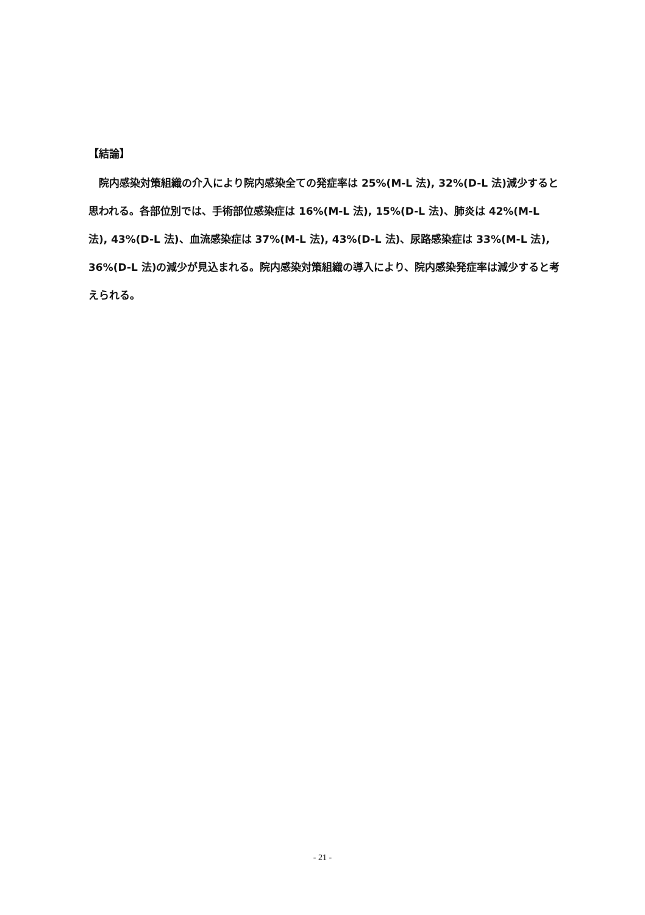【結論】
　院内感染対策組織の介入により院内感染全ての発症率は 25%(M-L 法), 32%(D-L 法)減少すると思われる。各部位別では、手術部位感染症は 16%(M-L 法), 15%(D-L 法)、肺炎は 42%(M-L 法), 43%(D-L 法)、血流感染症は 37%(M-L 法), 43%(D-L 法)、尿路感染症は 33%(M-L 法), 36%(D-L 法)の減少が見込まれる。院内感染対策組織の導入により、院内感染発症率は減少すると考えられる。
- 21 -